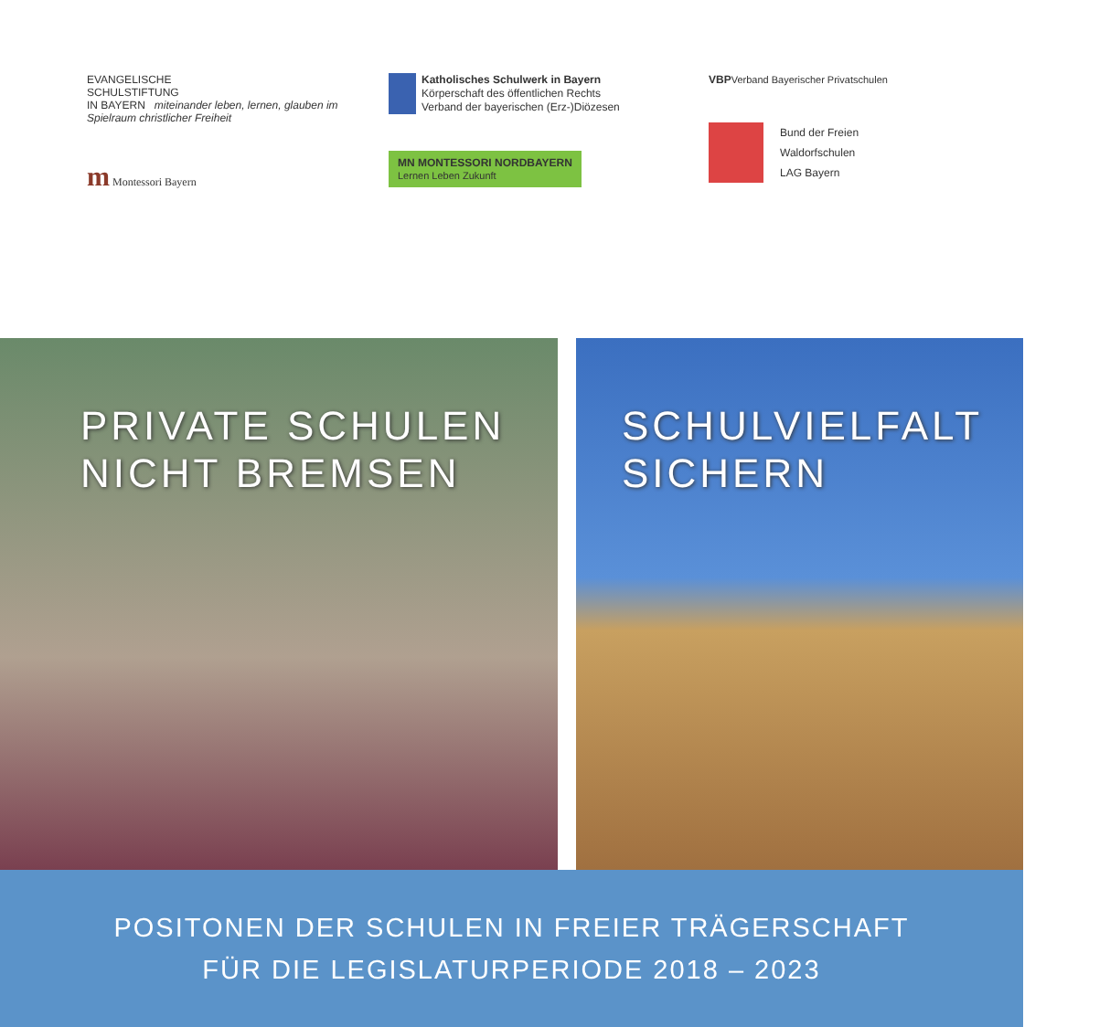EVANGELISCHE
SCHULSTIFTUNG
IN BAYERN miteinander leben, lernen, glauben im Spielraum christlicher Freiheit
m Montessori Bayern
Katholisches Schulwerk in Bayern
Körperschaft des öffentlichen Rechts
Verband der bayerischen (Erz-)Diözesen
MN MONTESSORI NORDBAYERN
Lernen Leben Zukunft
VBPVerband Bayerischer Privatschulen
Bund der Freien
Waldorfschulen
LAG Bayern
PRIVATE SCHULEN
NICHT BREMSEN
SCHULVIELFALT
SICHERN
POSITONEN DER SCHULEN IN FREIER TRÄGERSCHAFT
FÜR DIE LEGISLATURPERIODE 2018 – 2023